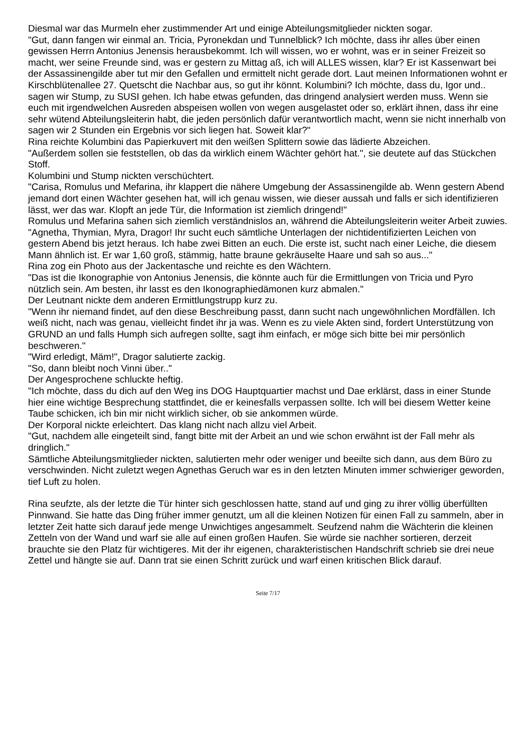Diesmal war das Murmeln eher zustimmender Art und einige Abteilungsmitglieder nickten sogar.
"Gut, dann fangen wir einmal an. Tricia, Pyronekdan und Tunnelblick? Ich möchte, dass ihr alles über einen gewissen Herrn Antonius Jenensis herausbekommt. Ich will wissen, wo er wohnt, was er in seiner Freizeit so macht, wer seine Freunde sind, was er gestern zu Mittag aß, ich will ALLES wissen, klar? Er ist Kassenwart bei der Assassinengilde aber tut mir den Gefallen und ermittelt nicht gerade dort. Laut meinen Informationen wohnt er Kirschblütenallee 27. Quetscht die Nachbar aus, so gut ihr könnt. Kolumbini? Ich möchte, dass du, Igor und.. sagen wir Stump, zu SUSI gehen. Ich habe etwas gefunden, das dringend analysiert werden muss. Wenn sie euch mit irgendwelchen Ausreden abspeisen wollen von wegen ausgelastet oder so, erklärt ihnen, dass ihr eine sehr wütend Abteilungsleiterin habt, die jeden persönlich dafür verantwortlich macht, wenn sie nicht innerhalb von sagen wir 2 Stunden ein Ergebnis vor sich liegen hat. Soweit klar?"
Rina reichte Kolumbini das Papierkuvert mit den weißen Splittern sowie das lädierte Abzeichen.
"Außerdem sollen sie feststellen, ob das da wirklich einem Wächter gehört hat.", sie deutete auf das Stückchen Stoff.
Kolumbini und Stump nickten verschüchtert.
"Carisa, Romulus und Mefarina, ihr klappert die nähere Umgebung der Assassinengilde ab. Wenn gestern Abend jemand dort einen Wächter gesehen hat, will ich genau wissen, wie dieser aussah und falls er sich identifizieren lässt, wer das war. Klopft an jede Tür, die Information ist ziemlich dringend!"
Romulus und Mefarina sahen sich ziemlich verständnislos an, während die Abteilungsleiterin weiter Arbeit zuwies.
"Agnetha, Thymian, Myra, Dragor! Ihr sucht euch sämtliche Unterlagen der nichtidentifizierten Leichen von gestern Abend bis jetzt heraus. Ich habe zwei Bitten an euch. Die erste ist, sucht nach einer Leiche, die diesem Mann ähnlich ist. Er war 1,60 groß, stämmig, hatte braune gekräuselte Haare und sah so aus..."
Rina zog ein Photo aus der Jackentasche und reichte es den Wächtern.
"Das ist die Ikonographie von Antonius Jenensis, die könnte auch für die Ermittlungen von Tricia und Pyro nützlich sein. Am besten, ihr lasst es den Ikonographiedämonen kurz abmalen."
Der Leutnant nickte dem anderen Ermittlungstrupp kurz zu.
"Wenn ihr niemand findet, auf den diese Beschreibung passt, dann sucht nach ungewöhnlichen Mordfällen. Ich weiß nicht, nach was genau, vielleicht findet ihr ja was. Wenn es zu viele Akten sind, fordert Unterstützung von GRUND an und falls Humph sich aufregen sollte, sagt ihm einfach, er möge sich bitte bei mir persönlich beschweren."
"Wird erledigt, Mäm!", Dragor salutierte zackig.
"So, dann bleibt noch Vinni über.."
Der Angesprochene schluckte heftig.
"Ich möchte, dass du dich auf den Weg ins DOG Hauptquartier machst und Dae erklärst, dass in einer Stunde hier eine wichtige Besprechung stattfindet, die er keinesfalls verpassen sollte. Ich will bei diesem Wetter keine Taube schicken, ich bin mir nicht wirklich sicher, ob sie ankommen würde.
Der Korporal nickte erleichtert. Das klang nicht nach allzu viel Arbeit.
"Gut, nachdem alle eingeteilt sind, fangt bitte mit der Arbeit an und wie schon erwähnt ist der Fall mehr als dringlich."
Sämtliche Abteilungsmitglieder nickten, salutierten mehr oder weniger und beeilte sich dann, aus dem Büro zu verschwinden. Nicht zuletzt wegen Agnethas Geruch war es in den letzten Minuten immer schwieriger geworden, tief Luft zu holen.
Rina seufzte, als der letzte die Tür hinter sich geschlossen hatte, stand auf und ging zu ihrer völlig überfüllten Pinnwand. Sie hatte das Ding früher immer genutzt, um all die kleinen Notizen für einen Fall zu sammeln, aber in letzter Zeit hatte sich darauf jede menge Unwichtiges angesammelt. Seufzend nahm die Wächterin die kleinen Zetteln von der Wand und warf sie alle auf einen großen Haufen. Sie würde sie nachher sortieren, derzeit brauchte sie den Platz für wichtigeres. Mit der ihr eigenen, charakteristischen Handschrift schrieb sie drei neue Zettel und hängte sie auf. Dann trat sie einen Schritt zurück und warf einen kritischen Blick darauf.
Seite 7/17